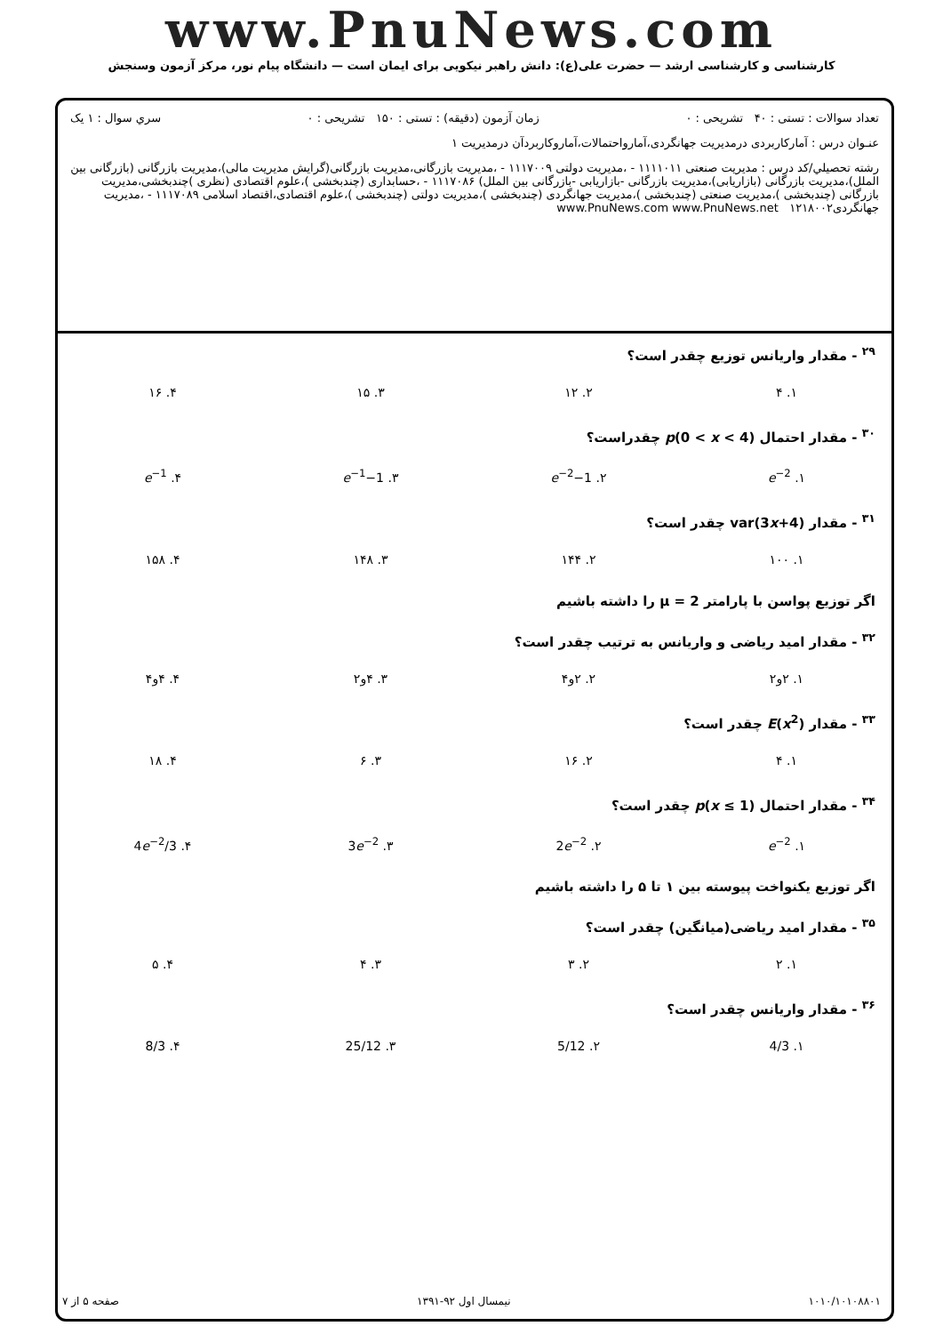www.PnuNews.com
کارشناسی و کارشناسی ارشد — حضرت علی(ع): دانش راهبر نیکویی برای ایمان است — دانشگاه پیام نور، مرکز آزمون وسنجش
تعداد سوالات : تستی : ۴۰ تشریحی : ۰ زمان آزمون (دقیقه) : تستی : ۱۵۰ تشریحی : ۰ سري سوال : ۱ يک
عنـوان درس : آمارکاربردی درمدیریت جهانگردی،آماروا‌حتمالات،آماروکاربردآن درمدیریت ۱
رشته تحصيلي/کد درس : مدیریت صنعتی ۱۱۱۱۰۱۱ - ،مدیریت دولتی ۱۱۱۷۰۰۹ - ،مدیریت بازرگانی،مدیریت بازرگانی(گرایش مدیریت مالی)،مدیریت بازرگانی (بازرگانی بین الملل)،مدیریت بازرگانی (بازاریابی)،مدیریت بازرگانی -بازاریابی -بازرگانی بین الملل) ۱۱۱۷۰۸۶ - ،حسابداری (چندبخشی )،علوم اقتصادی (نظری )چندبخشی،مدیریت بازرگانی (چندبخشی )،مدیریت صنعتی (چندبخشی )،مدیریت جهانگردی (چندبخشی )،مدیریت دولتی (چندبخشی )،علوم اقتصادی،اقتصاد اسلامی ۱۱۱۷۰۸۹ - ،مدیریت جهانگردی۱۲۱۸۰۰۲ www.PnuNews.com www.PnuNews.net
<sup>۲۹</sup> - مقدار واریانس توزیع چقدر است؟
| ۱. ۴ | ۲. ۱۲ | ۳. ۱۵ | ۴. ۱۶ |
<sup>۳۰</sup> - مقدار احتمال p(0 < x < 4) چقدراست؟
| ۱. e<sup>−2</sup> | ۲. 1− e<sup>−2</sup> | ۳. 1− e<sup>−1</sup> | ۴. e<sup>−1</sup> |
<sup>۳۱</sup> - مقدار var(3x+4) چقدر است؟
| ۱. ۱۰۰ | ۲. ۱۴۴ | ۳. ۱۴۸ | ۴. ۱۵۸ |
اگر توزیع پواسن با پارامتر μ = 2 را داشته باشیم
<sup>۳۲</sup> - مقدار امید ریاضی و واریانس به ترتیب چقدر است؟
| ۱. ۲و۲ | ۲. ۲و۴ | ۳. ۴و۲ | ۴. ۴و۴ |
<sup>۳۳</sup> - مقدار E(x<sup>2</sup>) چقدر است؟
| ۱. ۴ | ۲. ۱۶ | ۳. ۶ | ۴. ۱۸ |
<sup>۳۴</sup> - مقدار احتمال p(x ≤ 1) چقدر است؟
| ۱. e<sup>−2</sup> | ۲. 2 e<sup>−2</sup> | ۳. 3 e<sup>−2</sup> | ۴. 4 e<sup>−2</sup>/3 |
اگر توزیع یکنواخت پیوسته بین ۱ تا ۵ را داشته باشیم
<sup>۳۵</sup> - مقدار امید ریاضی(میانگین) چقدر است؟
| ۱. ۲ | ۲. ۳ | ۳. ۴ | ۴. ۵ |
<sup>۳۶</sup> - مقدار واریانس چقدر است؟
| ۱. 4/3 | ۲. 5/12 | ۳. 25/12 | ۴. 8/3 |
۱۰۱۰/۱۰۱۰۸۸۰۱ نیمسال اول ۹۲-۱۳۹۱ صفحه ۵ از ۷